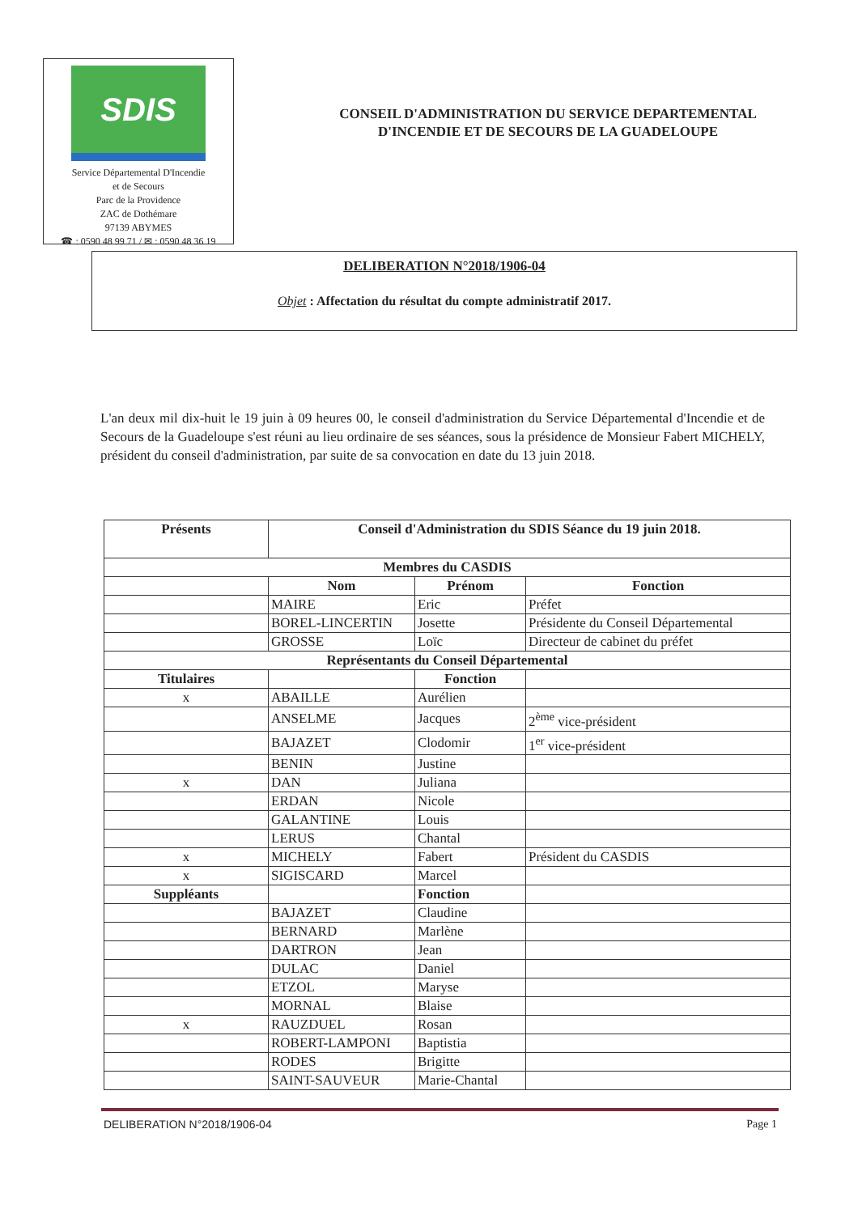SDIS
Service Départemental D'Incendie
et de Secours
Parc de la Providence
ZAC de Dothémare
97139 ABYMES
☎ : 0590 48 99 71 / ✉ : 0590 48 36 19
CONSEIL D'ADMINISTRATION DU SERVICE DEPARTEMENTAL
D'INCENDIE ET DE SECOURS DE LA GUADELOUPE
DELIBERATION N°2018/1906-04
Objet : Affectation du résultat du compte administratif 2017.
L'an deux mil dix-huit le 19 juin à 09 heures 00, le conseil d'administration du Service Départemental d'Incendie et de Secours de la Guadeloupe s'est réuni au lieu ordinaire de ses séances, sous la présidence de Monsieur Fabert MICHELY, président du conseil d'administration, par suite de sa convocation en date du 13 juin 2018.
| Présents | Conseil d'Administration du SDIS Séance du 19 juin 2018. | | |
| --- | --- | --- | --- |
| Membres du CASDIS | | | |
| | Nom | Prénom | Fonction |
| | MAIRE | Eric | Préfet |
| | BOREL-LINCERTIN | Josette | Présidente du Conseil Départemental |
| | GROSSE | Loïc | Directeur de cabinet du préfet |
| Représentants du Conseil Départemental | | | |
| Titulaires | | Fonction | |
| x | ABAILLE | Aurélien | |
| | ANSELME | Jacques | 2<sup>ème</sup> vice-président |
| | BAJAZET | Clodomir | 1<sup>er</sup> vice-président |
| | BENIN | Justine | |
| x | DAN | Juliana | |
| | ERDAN | Nicole | |
| | GALANTINE | Louis | |
| | LERUS | Chantal | |
| x | MICHELY | Fabert | Président du CASDIS |
| x | SIGISCARD | Marcel | |
| Suppléants | | Fonction | |
| | BAJAZET | Claudine | |
| | BERNARD | Marlène | |
| | DARTRON | Jean | |
| | DULAC | Daniel | |
| | ETZOL | Maryse | |
| | MORNAL | Blaise | |
| x | RAUZDUEL | Rosan | |
| | ROBERT-LAMPONI | Baptistia | |
| | RODES | Brigitte | |
| | SAINT-SAUVEUR | Marie-Chantal | |
DELIBERATION N°2018/1906-04 Page 1